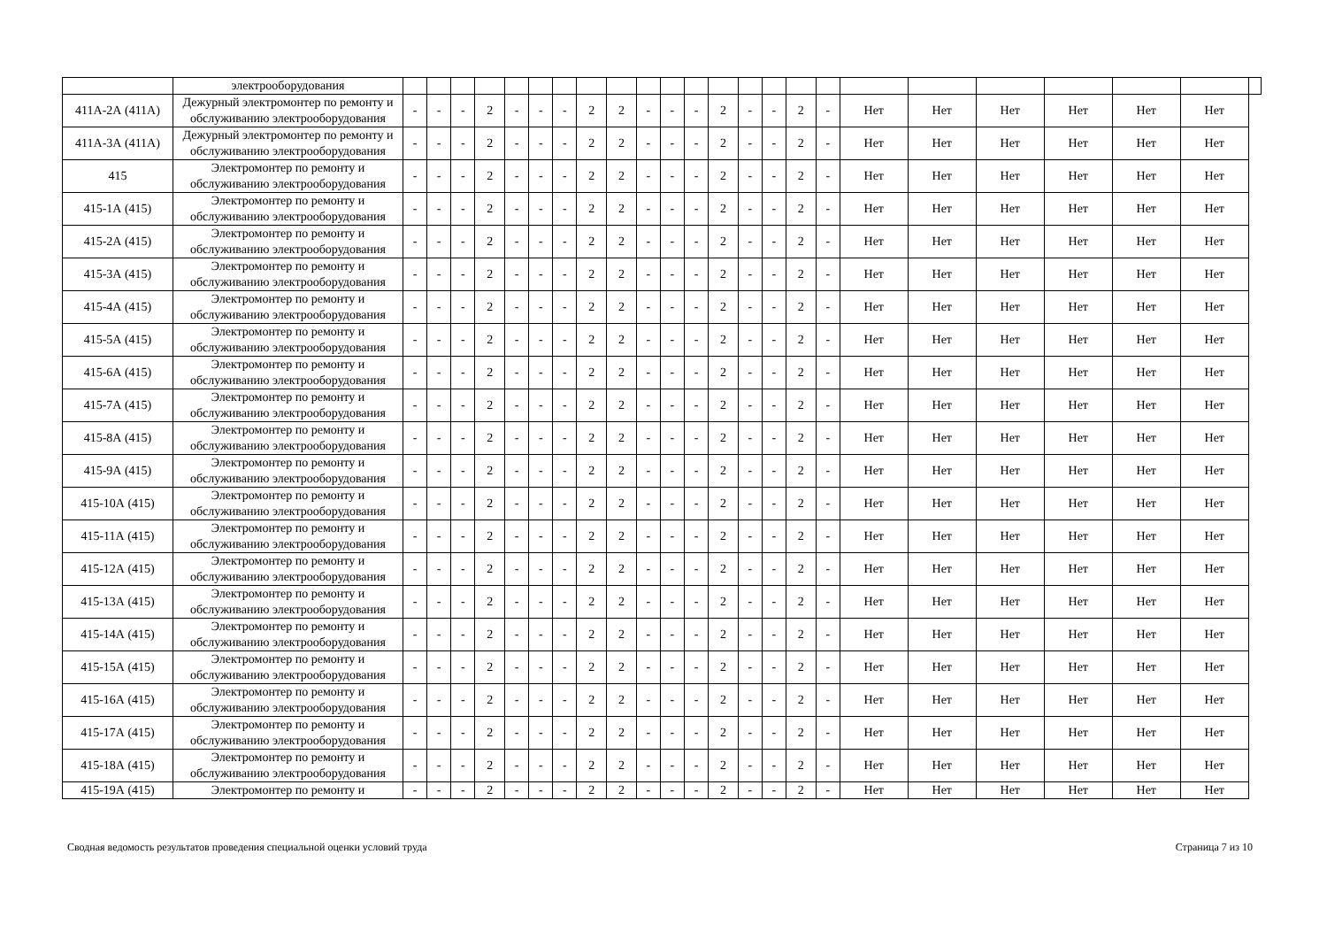| | электрооборудования | | | | | | | | | | | | | | | | | | | | | | | | |
| 411А-2А (411А) | Дежурный электромонтер по ремонту и обслуживанию электрооборудования | - | - | - | 2 | - | - | - | 2 | 2 | - | - | - | 2 | - | - | 2 | - | Нет | Нет | Нет | Нет | Нет | Нет | |
| 411А-3А (411А) | Дежурный электромонтер по ремонту и обслуживанию электрооборудования | - | - | - | 2 | - | - | - | 2 | 2 | - | - | - | 2 | - | - | 2 | - | Нет | Нет | Нет | Нет | Нет | Нет | |
| 415 | Электромонтер по ремонту и обслуживанию электрооборудования | - | - | - | 2 | - | - | - | 2 | 2 | - | - | - | 2 | - | - | 2 | - | Нет | Нет | Нет | Нет | Нет | Нет | |
| 415-1А (415) | Электромонтер по ремонту и обслуживанию электрооборудования | - | - | - | 2 | - | - | - | 2 | 2 | - | - | - | 2 | - | - | 2 | - | Нет | Нет | Нет | Нет | Нет | Нет | |
| 415-2А (415) | Электромонтер по ремонту и обслуживанию электрооборудования | - | - | - | 2 | - | - | - | 2 | 2 | - | - | - | 2 | - | - | 2 | - | Нет | Нет | Нет | Нет | Нет | Нет | |
| 415-3А (415) | Электромонтер по ремонту и обслуживанию электрооборудования | - | - | - | 2 | - | - | - | 2 | 2 | - | - | - | 2 | - | - | 2 | - | Нет | Нет | Нет | Нет | Нет | Нет | |
| 415-4А (415) | Электромонтер по ремонту и обслуживанию электрооборудования | - | - | - | 2 | - | - | - | 2 | 2 | - | - | - | 2 | - | - | 2 | - | Нет | Нет | Нет | Нет | Нет | Нет | |
| 415-5А (415) | Электромонтер по ремонту и обслуживанию электрооборудования | - | - | - | 2 | - | - | - | 2 | 2 | - | - | - | 2 | - | - | 2 | - | Нет | Нет | Нет | Нет | Нет | Нет | |
| 415-6А (415) | Электромонтер по ремонту и обслуживанию электрооборудования | - | - | - | 2 | - | - | - | 2 | 2 | - | - | - | 2 | - | - | 2 | - | Нет | Нет | Нет | Нет | Нет | Нет | |
| 415-7А (415) | Электромонтер по ремонту и обслуживанию электрооборудования | - | - | - | 2 | - | - | - | 2 | 2 | - | - | - | 2 | - | - | 2 | - | Нет | Нет | Нет | Нет | Нет | Нет | |
| 415-8А (415) | Электромонтер по ремонту и обслуживанию электрооборудования | - | - | - | 2 | - | - | - | 2 | 2 | - | - | - | 2 | - | - | 2 | - | Нет | Нет | Нет | Нет | Нет | Нет | |
| 415-9А (415) | Электромонтер по ремонту и обслуживанию электрооборудования | - | - | - | 2 | - | - | - | 2 | 2 | - | - | - | 2 | - | - | 2 | - | Нет | Нет | Нет | Нет | Нет | Нет | |
| 415-10А (415) | Электромонтер по ремонту и обслуживанию электрооборудования | - | - | - | 2 | - | - | - | 2 | 2 | - | - | - | 2 | - | - | 2 | - | Нет | Нет | Нет | Нет | Нет | Нет | |
| 415-11А (415) | Электромонтер по ремонту и обслуживанию электрооборудования | - | - | - | 2 | - | - | - | 2 | 2 | - | - | - | 2 | - | - | 2 | - | Нет | Нет | Нет | Нет | Нет | Нет | |
| 415-12А (415) | Электромонтер по ремонту и обслуживанию электрооборудования | - | - | - | 2 | - | - | - | 2 | 2 | - | - | - | 2 | - | - | 2 | - | Нет | Нет | Нет | Нет | Нет | Нет | |
| 415-13А (415) | Электромонтер по ремонту и обслуживанию электрооборудования | - | - | - | 2 | - | - | - | 2 | 2 | - | - | - | 2 | - | - | 2 | - | Нет | Нет | Нет | Нет | Нет | Нет | |
| 415-14А (415) | Электромонтер по ремонту и обслуживанию электрооборудования | - | - | - | 2 | - | - | - | 2 | 2 | - | - | - | 2 | - | - | 2 | - | Нет | Нет | Нет | Нет | Нет | Нет | |
| 415-15А (415) | Электромонтер по ремонту и обслуживанию электрооборудования | - | - | - | 2 | - | - | - | 2 | 2 | - | - | - | 2 | - | - | 2 | - | Нет | Нет | Нет | Нет | Нет | Нет | |
| 415-16А (415) | Электромонтер по ремонту и обслуживанию электрооборудования | - | - | - | 2 | - | - | - | 2 | 2 | - | - | - | 2 | - | - | 2 | - | Нет | Нет | Нет | Нет | Нет | Нет | |
| 415-17А (415) | Электромонтер по ремонту и обслуживанию электрооборудования | - | - | - | 2 | - | - | - | 2 | 2 | - | - | - | 2 | - | - | 2 | - | Нет | Нет | Нет | Нет | Нет | Нет | |
| 415-18А (415) | Электромонтер по ремонту и обслуживанию электрооборудования | - | - | - | 2 | - | - | - | 2 | 2 | - | - | - | 2 | - | - | 2 | - | Нет | Нет | Нет | Нет | Нет | Нет | |
| 415-19А (415) | Электромонтер по ремонту и | - | - | - | 2 | - | - | - | 2 | 2 | - | - | - | 2 | - | - | 2 | - | Нет | Нет | Нет | Нет | Нет | Нет | |
Сводная ведомость результатов проведения специальной оценки условий труда Страница 7 из 10